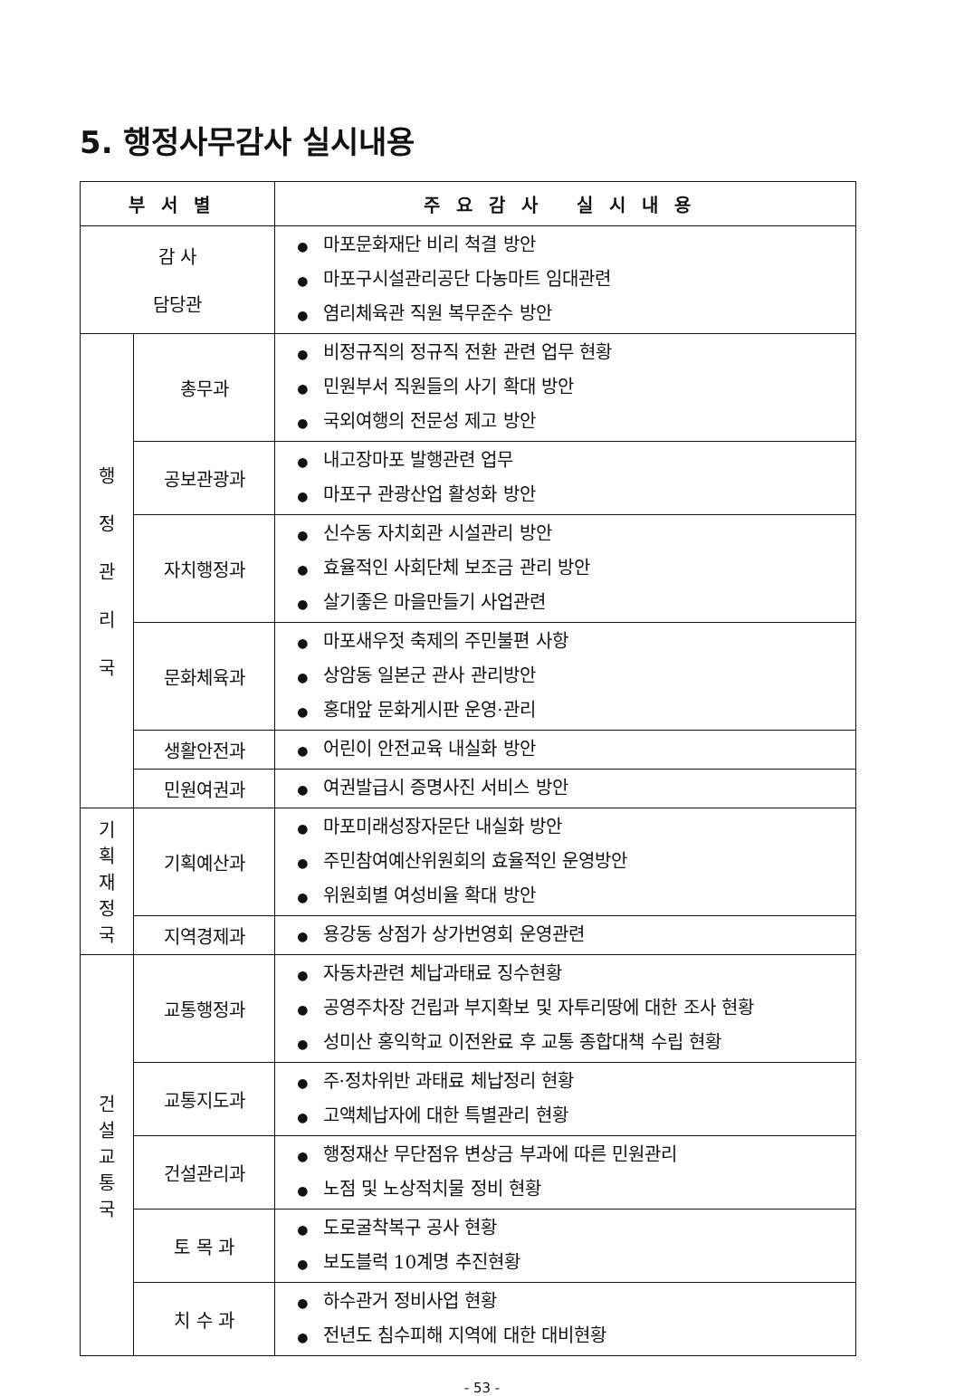5. 행정사무감사 실시내용
| 부서별 | | 주요감사 실시내용 |
| --- | --- | --- |
| 감 사 담당관 | | ● 마포문화재단 비리 척결 방안 ● 마포구시설관리공단 다농마트 임대관련 ● 염리체육관 직원 복무준수 방안 |
| 행 정 관 리 국 | 총무과 | ● 비정규직의 정규직 전환 관련 업무 현황 ● 민원부서 직원들의 사기 확대 방안 ● 국외여행의 전문성 제고 방안 |
| | 공보관광과 | ● 내고장마포 발행관련 업무 ● 마포구 관광산업 활성화 방안 |
| | 자치행정과 | ● 신수동 자치회관 시설관리 방안 ● 효율적인 사회단체 보조금 관리 방안 ● 살기좋은 마을만들기 사업관련 |
| | 문화체육과 | ● 마포새우젓 축제의 주민불편 사항 ● 상암동 일본군 관사 관리방안 ● 홍대앞 문화게시판 운영·관리 |
| | 생활안전과 | ● 어린이 안전교육 내실화 방안 |
| | 민원여권과 | ● 여권발급시 증명사진 서비스 방안 |
| 기 획 재 정 국 | 기획예산과 | ● 마포미래성장자문단 내실화 방안 ● 주민참여예산위원회의 효율적인 운영방안 ● 위원회별 여성비율 확대 방안 |
| | 지역경제과 | ● 용강동 상점가 상가번영회 운영관련 |
| 건 설 교 통 국 | 교통행정과 | ● 자동차관련 체납과태료 징수현황 ● 공영주차장 건립과 부지확보 및 자투리땅에 대한 조사 현황 ● 성미산 홍익학교 이전완료 후 교통 종합대책 수립 현황 |
| | 교통지도과 | ● 주·정차위반 과태료 체납정리 현황 ● 고액체납자에 대한 특별관리 현황 |
| | 건설관리과 | ● 행정재산 무단점유 변상금 부과에 따른 민원관리 ● 노점 및 노상적치물 정비 현황 |
| | 토 목 과 | ● 도로굴착복구 공사 현황 ● 보도블럭 10계명 추진현황 |
| | 치 수 과 | ● 하수관거 정비사업 현황 ● 전년도 침수피해 지역에 대한 대비현황 |
- 53 -